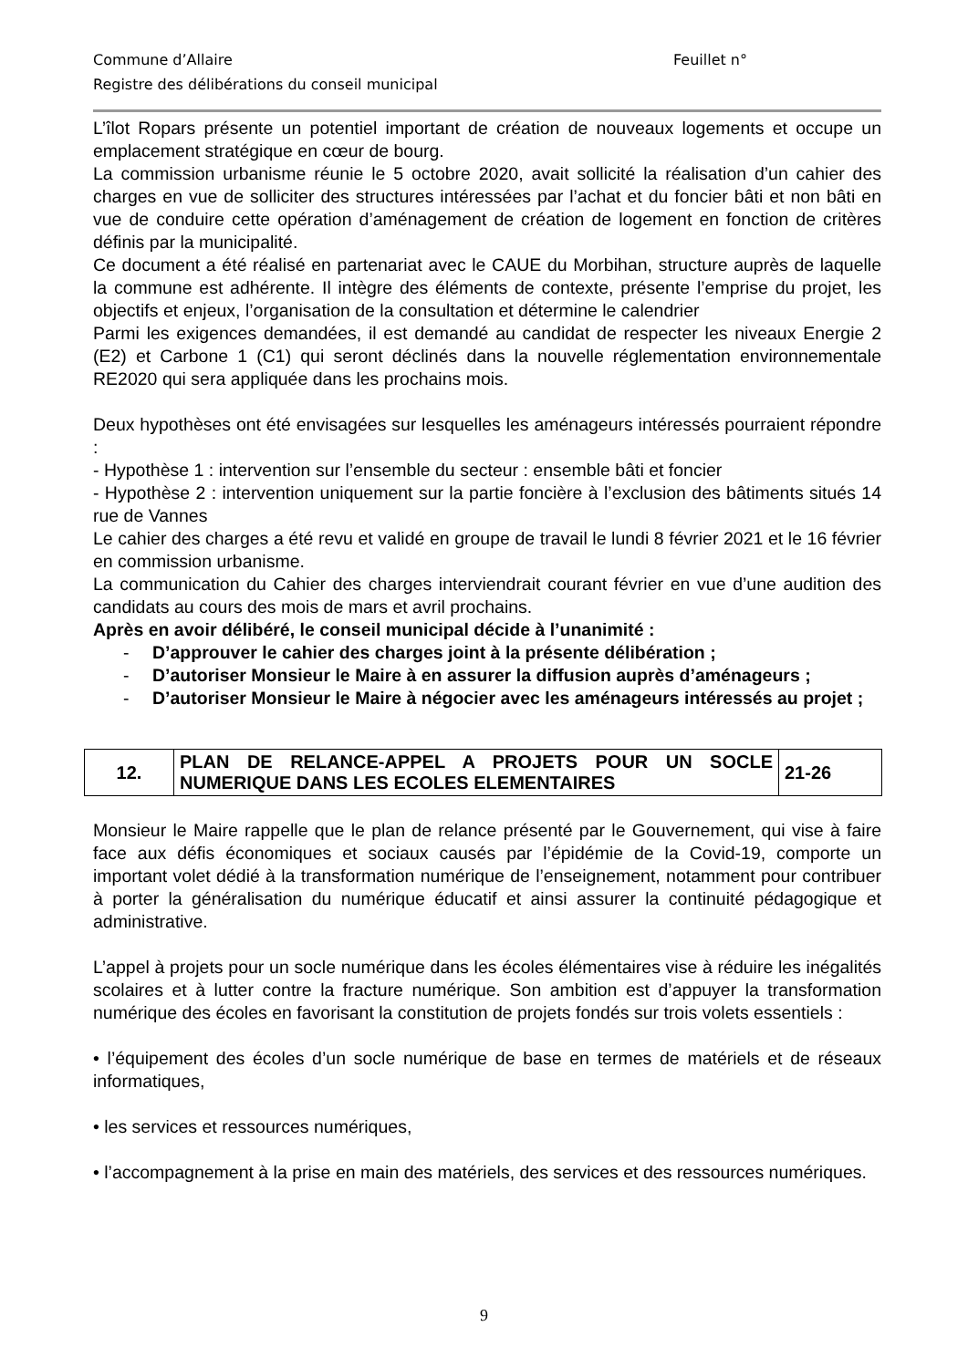Commune d’Allaire Feuillet n°
Registre des délibérations du conseil municipal
L’îlot Ropars présente un potentiel important de création de nouveaux logements et occupe un emplacement stratégique en cœur de bourg.
La commission urbanisme réunie le 5 octobre 2020, avait sollicité la réalisation d’un cahier des charges en vue de solliciter des structures intéressées par l’achat et du foncier bâti et non bâti en vue de conduire cette opération d’aménagement de création de logement en fonction de critères définis par la municipalité.
Ce document a été réalisé en partenariat avec le CAUE du Morbihan, structure auprès de laquelle la commune est adhérente. Il intègre des éléments de contexte, présente l’emprise du projet, les objectifs et enjeux, l’organisation de la consultation et détermine le calendrier
Parmi les exigences demandées, il est demandé au candidat de respecter les niveaux Energie 2 (E2) et Carbone 1 (C1) qui seront déclinés dans la nouvelle réglementation environnementale RE2020 qui sera appliquée dans les prochains mois.
Deux hypothèses ont été envisagées sur lesquelles les aménageurs intéressés pourraient répondre :
- Hypothèse 1 : intervention sur l’ensemble du secteur : ensemble bâti et foncier
- Hypothèse 2 : intervention uniquement sur la partie foncière à l’exclusion des bâtiments situés 14 rue de Vannes
Le cahier des charges a été revu et validé en groupe de travail le lundi 8 février 2021 et le 16 février en commission urbanisme.
La communication du Cahier des charges interviendrait courant février en vue d’une audition des candidats au cours des mois de mars et avril prochains.
Après en avoir délibéré, le conseil municipal décide à l’unanimité :
- D’approuver le cahier des charges joint à la présente délibération ;
- D’autoriser Monsieur le Maire à en assurer la diffusion auprès d’aménageurs ;
- D’autoriser Monsieur le Maire à négocier avec les aménageurs intéressés au projet ;
| 12. | PLAN DE RELANCE-APPEL A PROJETS POUR UN SOCLE NUMERIQUE DANS LES ECOLES ELEMENTAIRES | 21-26 |
Monsieur le Maire rappelle que le plan de relance présenté par le Gouvernement, qui vise à faire face aux défis économiques et sociaux causés par l’épidémie de la Covid-19, comporte un important volet dédié à la transformation numérique de l’enseignement, notamment pour contribuer à porter la généralisation du numérique éducatif et ainsi assurer la continuité pédagogique et administrative.
L’appel à projets pour un socle numérique dans les écoles élémentaires vise à réduire les inégalités scolaires et à lutter contre la fracture numérique. Son ambition est d’appuyer la transformation numérique des écoles en favorisant la constitution de projets fondés sur trois volets essentiels :
• l’équipement des écoles d’un socle numérique de base en termes de matériels et de réseaux informatiques,
• les services et ressources numériques,
• l’accompagnement à la prise en main des matériels, des services et des ressources numériques.
9